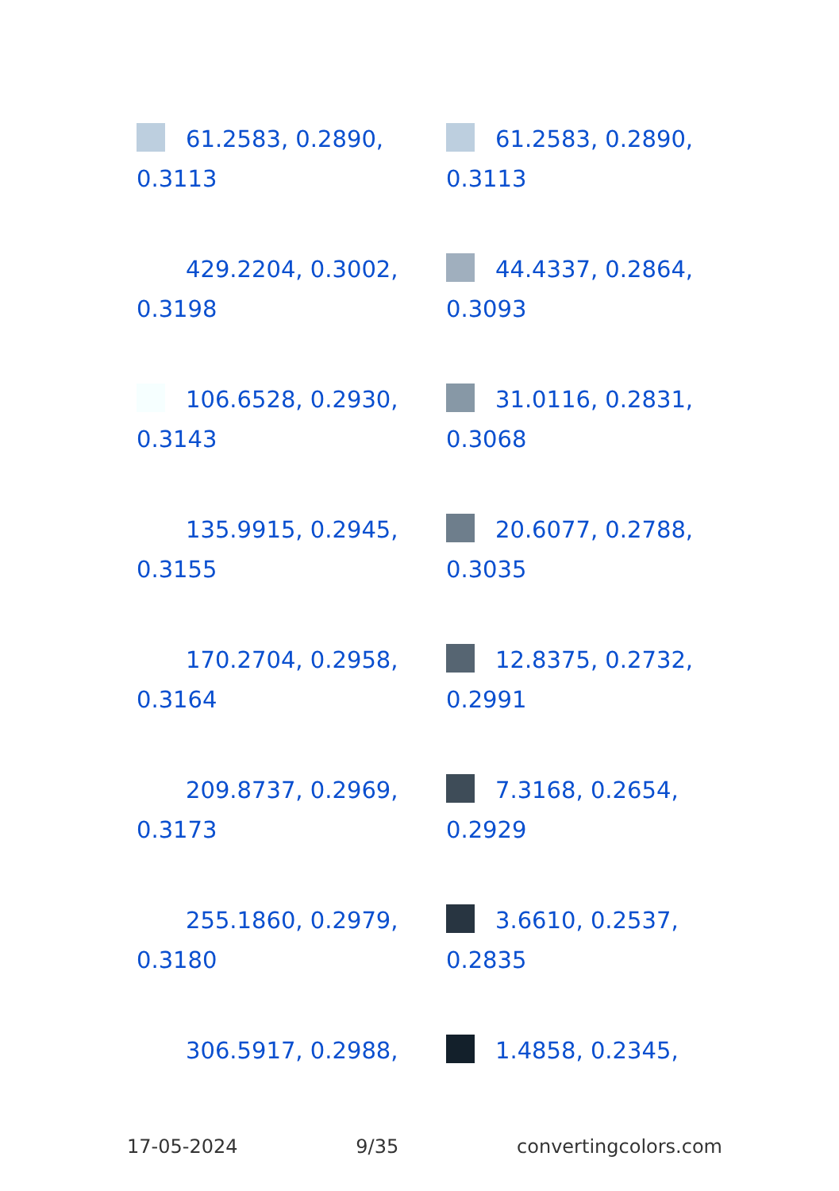61.2583, 0.2890, 0.3113
61.2583, 0.2890, 0.3113
429.2204, 0.3002, 0.3198
44.4337, 0.2864, 0.3093
106.6528, 0.2930, 0.3143
31.0116, 0.2831, 0.3068
135.9915, 0.2945, 0.3155
20.6077, 0.2788, 0.3035
170.2704, 0.2958, 0.3164
12.8375, 0.2732, 0.2991
209.8737, 0.2969, 0.3173
7.3168, 0.2654, 0.2929
255.1860, 0.2979, 0.3180
3.6610, 0.2537, 0.2835
306.5917, 0.2988,
1.4858, 0.2345,
17-05-2024 9/35 convertingcolors.com